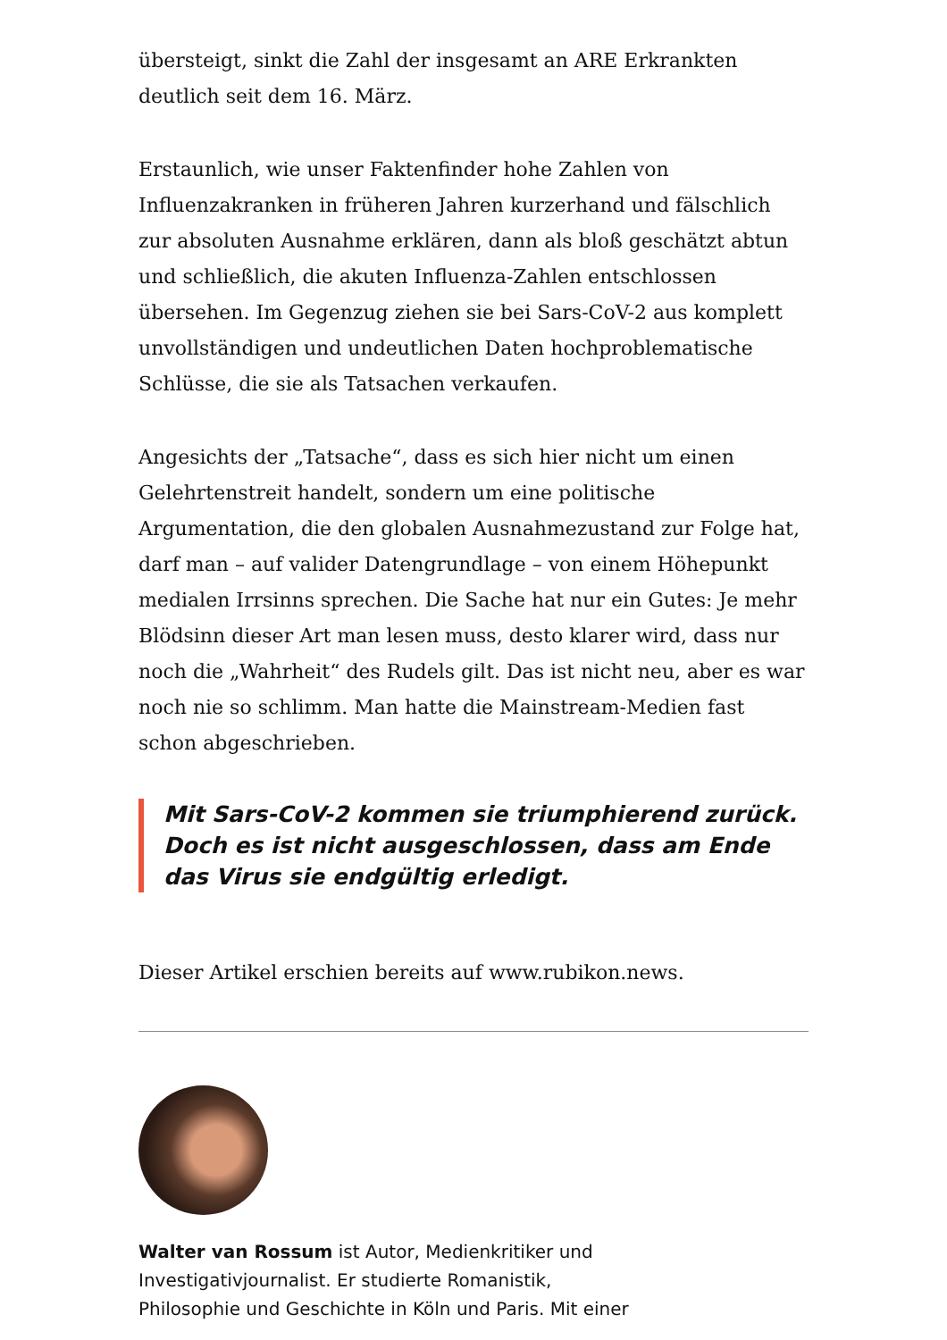übersteigt, sinkt die Zahl der insgesamt an ARE Erkrankten deutlich seit dem 16. März.
Erstaunlich, wie unser Faktenfinder hohe Zahlen von Influenzakranken in früheren Jahren kurzerhand und fälschlich zur absoluten Ausnahme erklären, dann als bloß geschätzt abtun und schließlich, die akuten Influenza-Zahlen entschlossen übersehen. Im Gegenzug ziehen sie bei Sars-CoV-2 aus komplett unvollständigen und undeutlichen Daten hochproblematische Schlüsse, die sie als Tatsachen verkaufen.
Angesichts der „Tatsache“, dass es sich hier nicht um einen Gelehrtenstreit handelt, sondern um eine politische Argumentation, die den globalen Ausnahmezustand zur Folge hat, darf man – auf valider Datengrundlage – von einem Höhepunkt medialen Irrsinns sprechen. Die Sache hat nur ein Gutes: Je mehr Blödsinn dieser Art man lesen muss, desto klarer wird, dass nur noch die „Wahrheit“ des Rudels gilt. Das ist nicht neu, aber es war noch nie so schlimm. Man hatte die Mainstream-Medien fast schon abgeschrieben.
Mit Sars-CoV-2 kommen sie triumphierend zurück. Doch es ist nicht ausgeschlossen, dass am Ende das Virus sie endgültig erledigt.
Dieser Artikel erschien bereits auf www.rubikon.news.
Walter van Rossum ist Autor, Medienkritiker und
Investigativjournalist. Er studierte Romanistik,
Philosophie und Geschichte in Köln und Paris. Mit einer